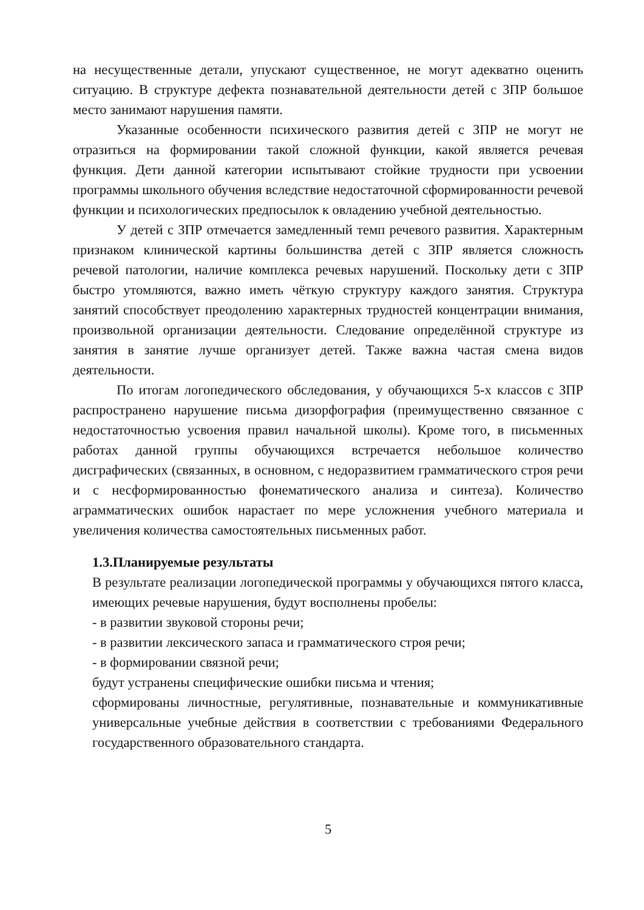на несущественные детали, упускают существенное, не могут адекватно оценить ситуацию. В структуре дефекта познавательной деятельности детей с ЗПР большое место занимают нарушения памяти.
Указанные особенности психического развития детей с ЗПР не могут не отразиться на формировании такой сложной функции, какой является речевая функция. Дети данной категории испытывают стойкие трудности при усвоении программы школьного обучения вследствие недостаточной сформированности речевой функции и психологических предпосылок к овладению учебной деятельностью.
У детей с ЗПР отмечается замедленный темп речевого развития. Характерным признаком клинической картины большинства детей с ЗПР является сложность речевой патологии, наличие комплекса речевых нарушений. Поскольку дети с ЗПР быстро утомляются, важно иметь чёткую структуру каждого занятия. Структура занятий способствует преодолению характерных трудностей концентрации внимания, произвольной организации деятельности. Следование определённой структуре из занятия в занятие лучше организует детей. Также важна частая смена видов деятельности.
По итогам логопедического обследования, у обучающихся 5-х классов с ЗПР распространено нарушение письма дизорфография (преимущественно связанное с недостаточностью усвоения правил начальной школы). Кроме того, в письменных работах данной группы обучающихся встречается небольшое количество дисграфических (связанных, в основном, с недоразвитием грамматического строя речи и с несформированностью фонематического анализа и синтеза). Количество аграмматических ошибок нарастает по мере усложнения учебного материала и увеличения количества самостоятельных письменных работ.
1.3.Планируемые результаты
В результате реализации логопедической программы у обучающихся пятого класса, имеющих речевые нарушения, будут восполнены пробелы:
- в развитии звуковой стороны речи;
- в развитии лексического запаса и грамматического строя речи;
- в формировании связной речи;
будут устранены специфические ошибки письма и чтения;
сформированы личностные, регулятивные, познавательные и коммуникативные универсальные учебные действия в соответствии с требованиями Федерального государственного образовательного стандарта.
5